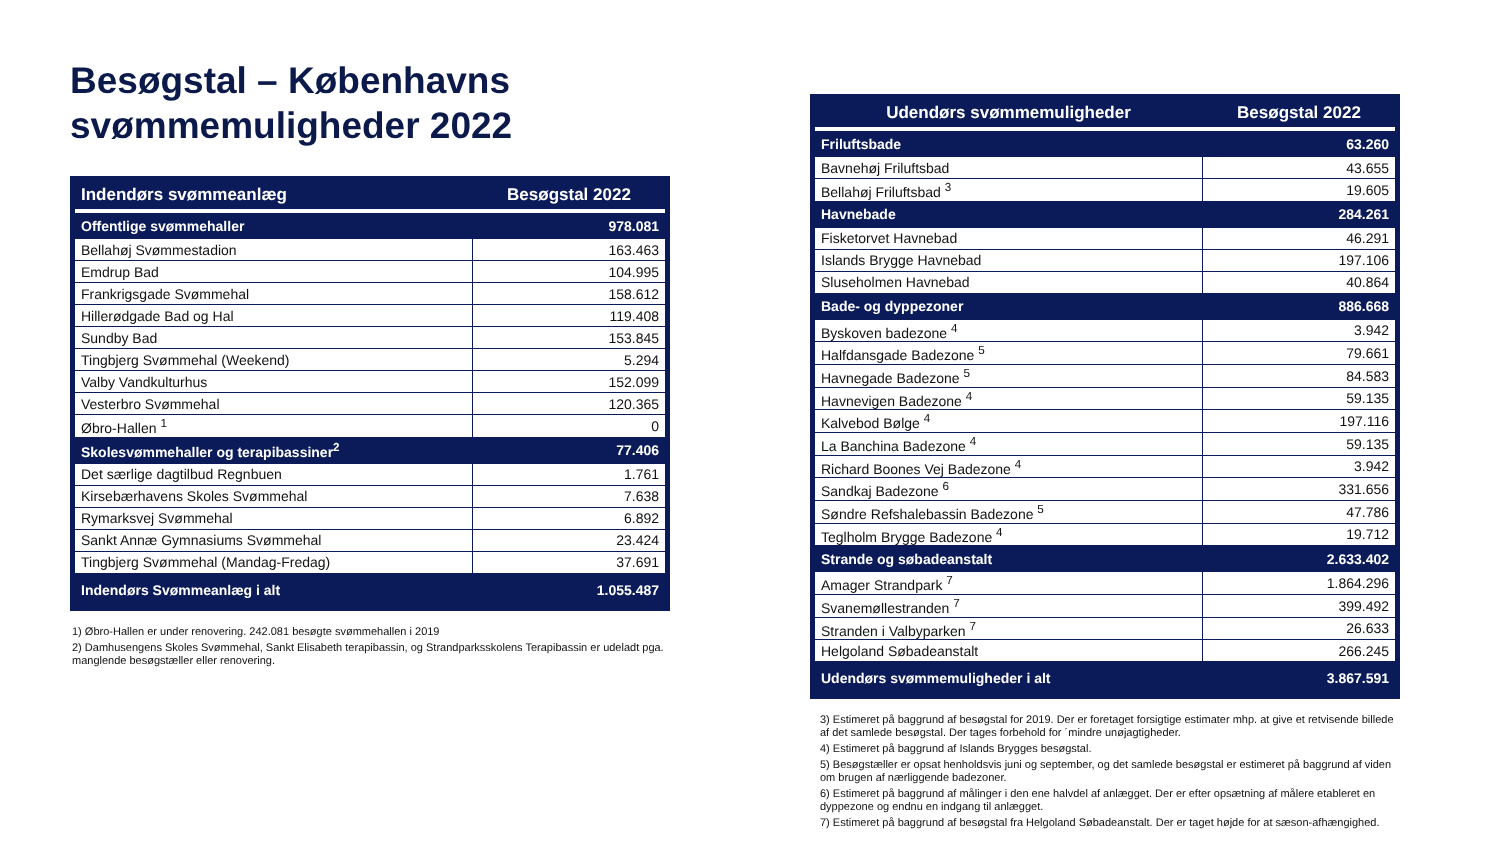Besøgstal – Københavns svømmemuligheder 2022
| Indendørs svømmeanlæg | Besøgstal 2022 |
| --- | --- |
| Offentlige svømmehaller | 978.081 |
| Bellahøj Svømmestadion | 163.463 |
| Emdrup Bad | 104.995 |
| Frankrigsgade Svømmehal | 158.612 |
| Hillerødgade Bad og Hal | 119.408 |
| Sundby Bad | 153.845 |
| Tingbjerg Svømmehal (Weekend) | 5.294 |
| Valby Vandkulturhus | 152.099 |
| Vesterbro Svømmehal | 120.365 |
| Øbro-Hallen <sup>1</sup> | 0 |
| Skolesvømmehaller og terapibassiner<sup>2</sup> | 77.406 |
| Det særlige dagtilbud Regnbuen | 1.761 |
| Kirsebærhavens Skoles Svømmehal | 7.638 |
| Rymarksvej Svømmehal | 6.892 |
| Sankt Annæ Gymnasiums Svømmehal | 23.424 |
| Tingbjerg Svømmehal (Mandag-Fredag) | 37.691 |
| Indendørs Svømmeanlæg i alt | 1.055.487 |
1) Øbro-Hallen er under renovering. 242.081 besøgte svømmehallen i 2019
2) Damhusengens Skoles Svømmehal, Sankt Elisabeth terapibassin, og Strandparksskolens Terapibassin er udeladt pga. manglende besøgstæller eller renovering.
| Udendørs svømmemuligheder | Besøgstal 2022 |
| --- | --- |
| Friluftsbade | 63.260 |
| Bavnehøj Friluftsbad | 43.655 |
| Bellahøj Friluftsbad <sup>3</sup> | 19.605 |
| Havnebade | 284.261 |
| Fisketorvet Havnebad | 46.291 |
| Islands Brygge Havnebad | 197.106 |
| Sluseholmen Havnebad | 40.864 |
| Bade- og dyppezoner | 886.668 |
| Byskoven badezone <sup>4</sup> | 3.942 |
| Halfdansgade Badezone <sup>5</sup> | 79.661 |
| Havnegade Badezone <sup>5</sup> | 84.583 |
| Havnevigen Badezone <sup>4</sup> | 59.135 |
| Kalvebod Bølge <sup>4</sup> | 197.116 |
| La Banchina Badezone <sup>4</sup> | 59.135 |
| Richard Boones Vej Badezone <sup>4</sup> | 3.942 |
| Sandkaj Badezone <sup>6</sup> | 331.656 |
| Søndre Refshalebassin Badezone <sup>5</sup> | 47.786 |
| Teglholm Brygge Badezone <sup>4</sup> | 19.712 |
| Strande og søbadeanstalt | 2.633.402 |
| Amager Strandpark <sup>7</sup> | 1.864.296 |
| Svanemøllestranden <sup>7</sup> | 399.492 |
| Stranden i Valbyparken <sup>7</sup> | 26.633 |
| Helgoland Søbadeanstalt | 266.245 |
| Udendørs svømmemuligheder i alt | 3.867.591 |
3) Estimeret på baggrund af besøgstal for 2019. Der er foretaget forsigtige estimater mhp. at give et retvisende billede af det samlede besøgstal. Der tages forbehold for ´mindre unøjagtigheder.
4) Estimeret på baggrund af Islands Brygges besøgstal.
5) Besøgstæller er opsat henholdsvis juni og september, og det samlede besøgstal er estimeret på baggrund af viden om brugen af nærliggende badezoner.
6) Estimeret på baggrund af målinger i den ene halvdel af anlægget. Der er efter opsætning af målere etableret en dyppezone og endnu en indgang til anlægget.
7) Estimeret på baggrund af besøgstal fra Helgoland Søbadeanstalt. Der er taget højde for at sæson-afhængighed.